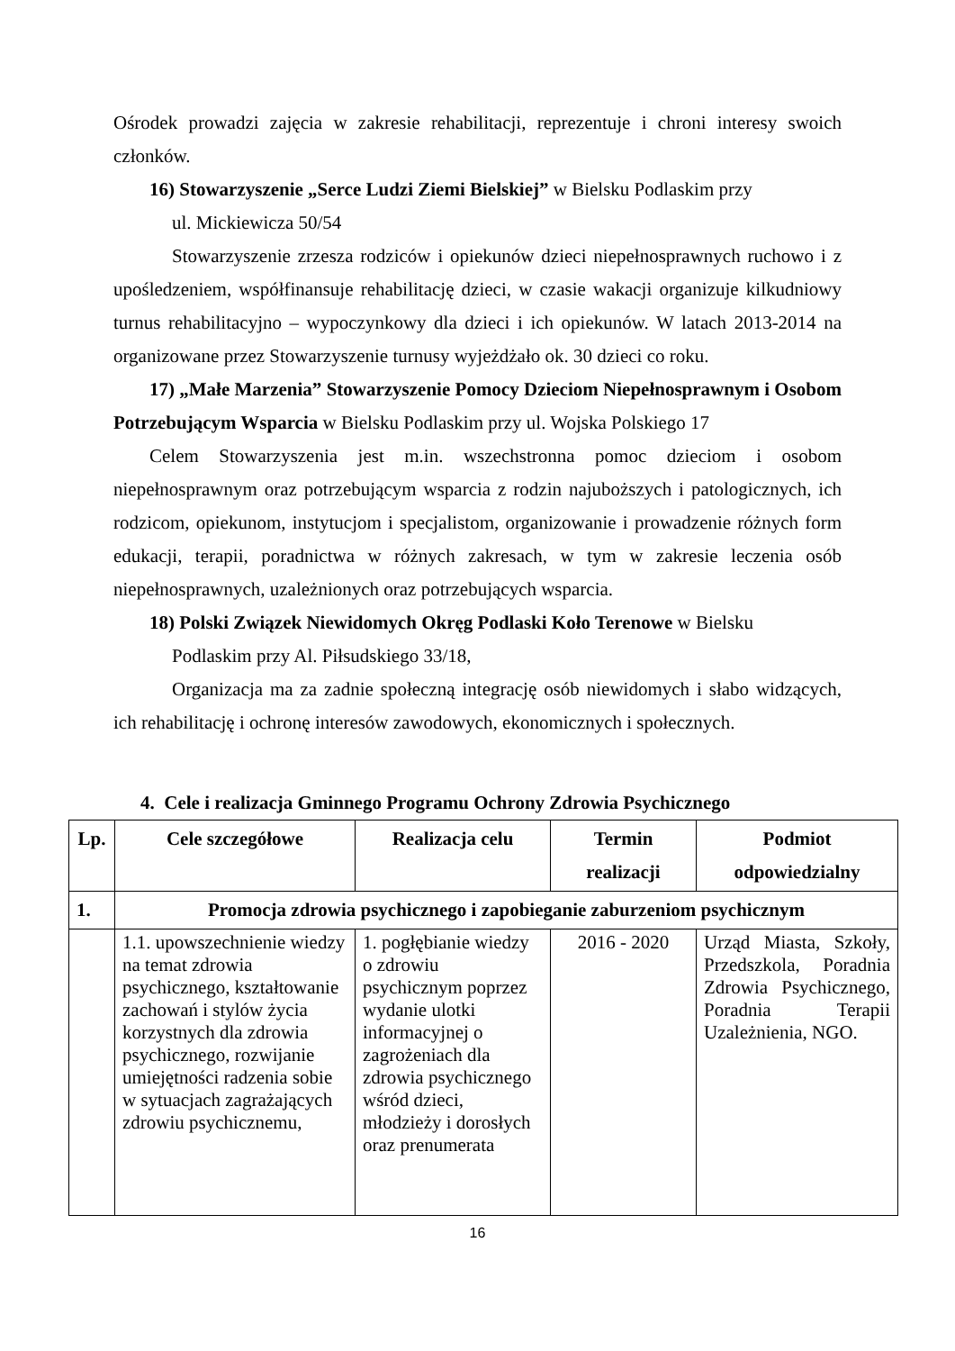Ośrodek prowadzi zajęcia w zakresie rehabilitacji, reprezentuje i chroni interesy swoich członków.
16) Stowarzyszenie „Serce Ludzi Ziemi Bielskiej” w Bielsku Podlaskim przy
ul. Mickiewicza 50/54
Stowarzyszenie zrzesza rodziców i opiekunów dzieci niepełnosprawnych ruchowo i z upośledzeniem, współfinansuje rehabilitację dzieci, w czasie wakacji organizuje kilkudniowy turnus rehabilitacyjno – wypoczynkowy dla dzieci i ich opiekunów. W latach 2013-2014 na organizowane przez Stowarzyszenie turnusy wyjeżdżało ok. 30 dzieci co roku.
17) „Małe Marzenia” Stowarzyszenie Pomocy Dzieciom Niepełnosprawnym i Osobom Potrzebującym Wsparcia w Bielsku Podlaskim przy ul. Wojska Polskiego 17
Celem Stowarzyszenia jest m.in. wszechstronna pomoc dzieciom i osobom niepełnosprawnym oraz potrzebującym wsparcia z rodzin najuboższych i patologicznych, ich rodzicom, opiekunom, instytucjom i specjalistom, organizowanie i prowadzenie różnych form edukacji, terapii, poradnictwa w różnych zakresach, w tym w zakresie leczenia osób niepełnosprawnych, uzależnionych oraz potrzebujących wsparcia.
18) Polski Związek Niewidomych Okręg Podlaski Koło Terenowe w Bielsku
Podlaskim przy Al. Piłsudskiego 33/18,
Organizacja ma za zadnie społeczną integrację osób niewidomych i słabo widzących, ich rehabilitację i ochronę interesów zawodowych, ekonomicznych i społecznych.
4. Cele i realizacja Gminnego Programu Ochrony Zdrowia Psychicznego
| Lp. | Cele szczegółowe | Realizacja celu | Termin realizacji | Podmiot odpowiedzialny |
| --- | --- | --- | --- | --- |
| 1. | Promocja zdrowia psychicznego i zapobieganie zaburzeniom psychicznym | | | |
| | 1.1. upowszechnienie wiedzy na temat zdrowia psychicznego, kształtowanie zachowań i stylów życia korzystnych dla zdrowia psychicznego, rozwijanie umiejętności radzenia sobie w sytuacjach zagrażających zdrowiu psychicznemu, | 1. pogłębianie wiedzy o zdrowiu psychicznym poprzez wydanie ulotki informacyjnej o zagrożeniach dla zdrowia psychicznego wśród dzieci, młodzieży i dorosłych oraz prenumerata | 2016 - 2020 | Urząd Miasta, Szkoły, Przedszkola, Poradnia Zdrowia Psychicznego, Poradnia Terapii Uzależnienia, NGO. |
16